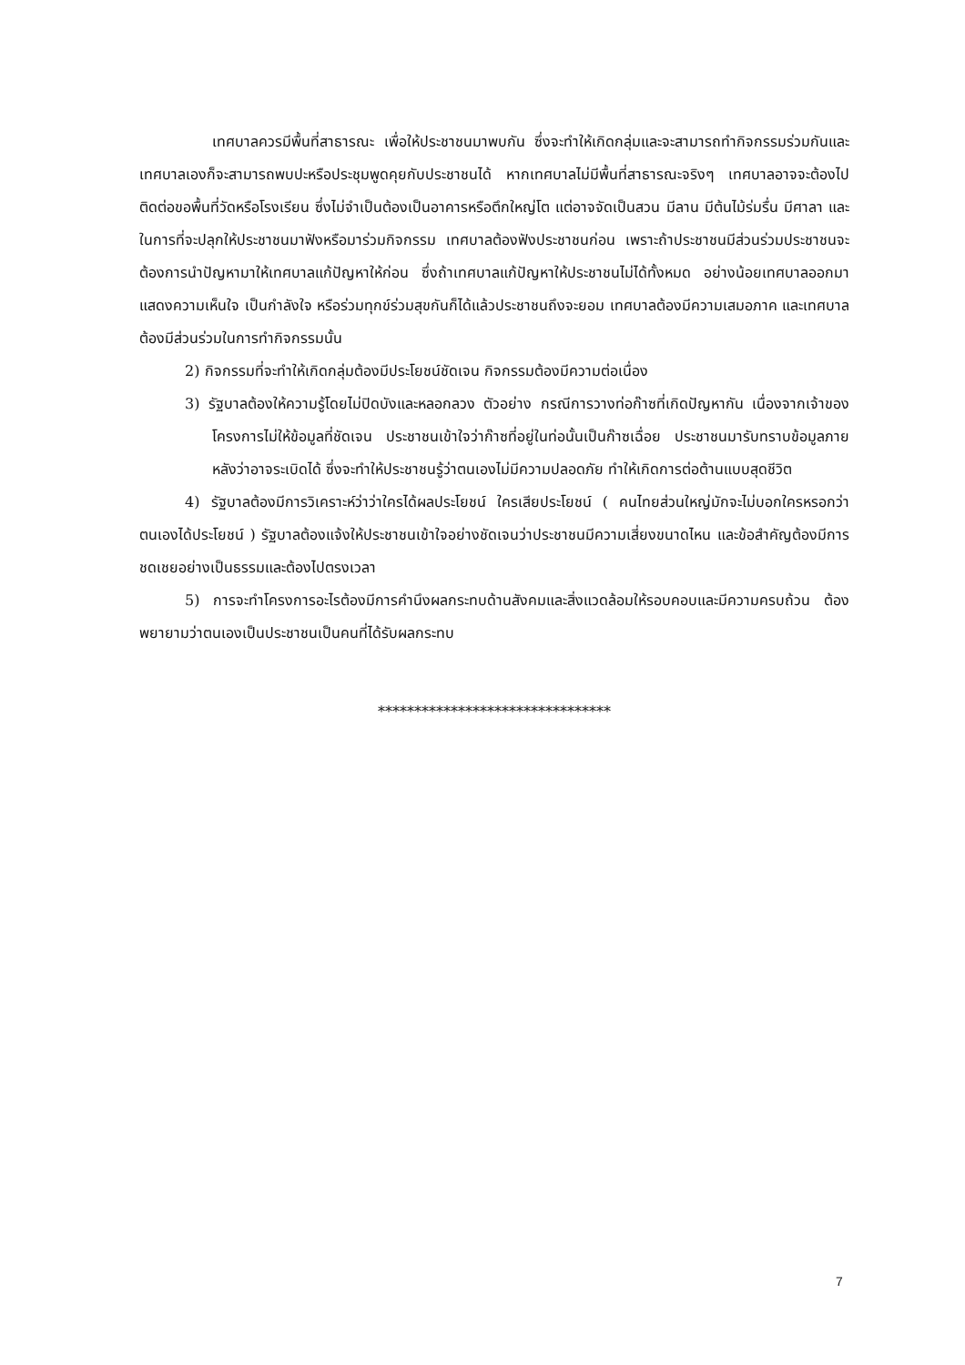เทศบาลควรมีพื้นที่สาธารณะ เพื่อให้ประชาชนมาพบกัน ซึ่งจะทำให้เกิดกลุ่มและจะสามารถทำกิจกรรมร่วมกันและเทศบาลเองก็จะสามารถพบปะหรือประชุมพูดคุยกับประชาชนได้ หากเทศบาลไม่มีพื้นที่สาธารณะจริงๆ เทศบาลอาจจะต้องไปติดต่อขอพื้นที่วัดหรือโรงเรียน ซึ่งไม่จำเป็นต้องเป็นอาคารหรือตึกใหญ่โต แต่อาจจัดเป็นสวน มีลาน มีต้นไม้ร่มรื่น มีศาลา และในการที่จะปลุกให้ประชาชนมาฟังหรือมาร่วมกิจกรรม เทศบาลต้องฟังประชาชนก่อน เพราะถ้าประชาชนมีส่วนร่วมประชาชนจะต้องการนำปัญหามาให้เทศบาลแก้ปัญหาให้ก่อน ซึ่งถ้าเทศบาลแก้ปัญหาให้ประชาชนไม่ได้ทั้งหมด อย่างน้อยเทศบาลออกมาแสดงความเห็นใจ เป็นกำลังใจ หรือร่วมทุกข์ร่วมสุขกันก็ได้แล้วประชาชนถึงจะยอม เทศบาลต้องมีความเสมอภาค และเทศบาลต้องมีส่วนร่วมในการทำกิจกรรมนั้น
2) กิจกรรมที่จะทำให้เกิดกลุ่มต้องมีประโยชน์ชัดเจน กิจกรรมต้องมีความต่อเนื่อง
3) รัฐบาลต้องให้ความรู้โดยไม่ปิดบังและหลอกลวง ตัวอย่าง กรณีการวางท่อก๊าซที่เกิดปัญหากัน เนื่องจากเจ้าของโครงการไม่ให้ข้อมูลที่ชัดเจน ประชาชนเข้าใจว่าก๊าซที่อยู่ในท่อนั้นเป็นก๊าซเฉื่อย ประชาชนมารับทราบข้อมูลภายหลังว่าอาจระเบิดได้ ซึ่งจะทำให้ประชาชนรู้ว่าตนเองไม่มีความปลอดภัย ทำให้เกิดการต่อต้านแบบสุดชีวิต
4) รัฐบาลต้องมีการวิเคราะห์ว่าว่าใครได้ผลประโยชน์ ใครเสียประโยชน์ ( คนไทยส่วนใหญ่มักจะไม่บอกใครหรอกว่าตนเองได้ประโยชน์ ) รัฐบาลต้องแจ้งให้ประชาชนเข้าใจอย่างชัดเจนว่าประชาชนมีความเสี่ยงขนาดไหน และข้อสำคัญต้องมีการชดเชยอย่างเป็นธรรมและต้องไปตรงเวลา
5) การจะทำโครงการอะไรต้องมีการคำนึงผลกระทบด้านสังคมและสิ่งแวดล้อมให้รอบคอบและมีความครบถ้วน ต้องพยายามว่าตนเองเป็นประชาชนเป็นคนที่ได้รับผลกระทบ
********************************
7